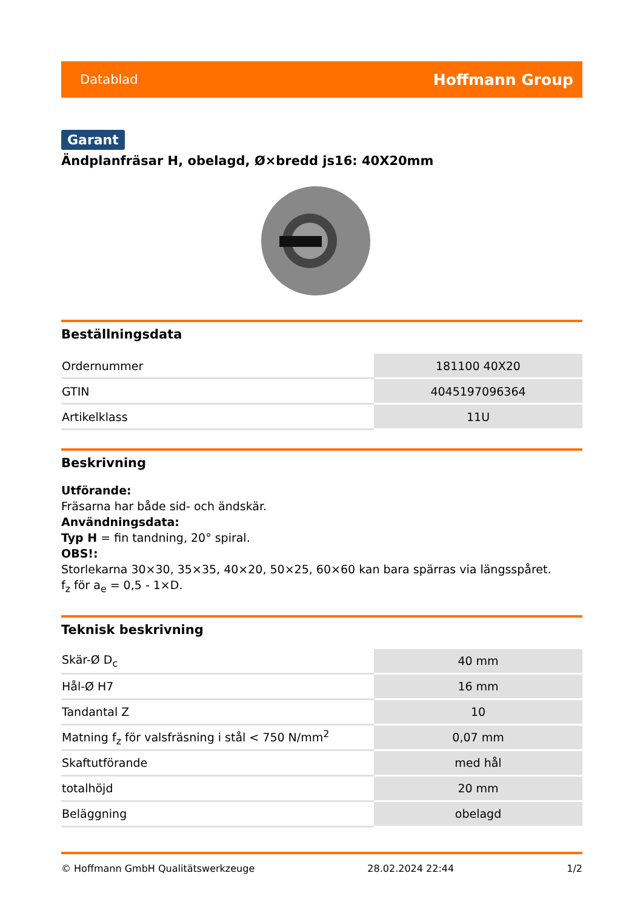Datablad Hoffmann Group
Garant
Ändplanfräsar H, obelagd, Ø×bredd js16: 40X20mm
Beställningsdata
| Ordernummer | 181100 40X20 |
| GTIN | 4045197096364 |
| Artikelklass | 11U |
Beskrivning
Utförande:
Fräsarna har både sid- och ändskär.
Användningsdata:
Typ H = fin tandning, 20° spiral.
OBS!:
Storlekarna 30×30, 35×35, 40×20, 50×25, 60×60 kan bara spärras via längsspåret.
f<sub>z</sub> för a<sub>e</sub> = 0,5 - 1×D.
Teknisk beskrivning
| Skär-Ø D<sub>c</sub> | 40 mm |
| Hål-Ø H7 | 16 mm |
| Tandantal Z | 10 |
| Matning f<sub>z</sub> för valsfräsning i stål < 750 N/mm<sup>2</sup> | 0,07 mm |
| Skaftutförande | med hål |
| totalhöjd | 20 mm |
| Beläggning | obelagd |
© Hoffmann GmbH Qualitätswerkzeuge 28.02.2024 22:44 1/2